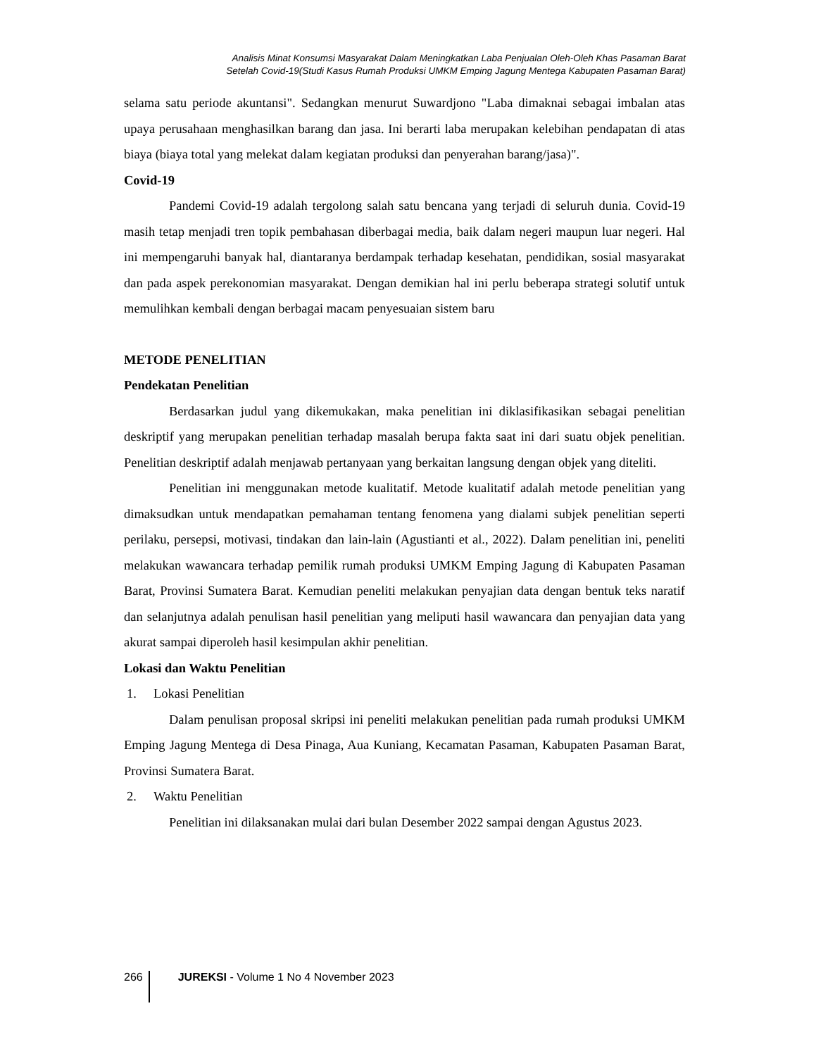Analisis Minat Konsumsi Masyarakat Dalam Meningkatkan Laba Penjualan Oleh-Oleh Khas Pasaman Barat
Setelah Covid-19(Studi Kasus Rumah Produksi UMKM Emping Jagung Mentega Kabupaten Pasaman Barat)
selama satu periode akuntansi". Sedangkan menurut Suwardjono "Laba dimaknai sebagai imbalan atas upaya perusahaan menghasilkan barang dan jasa. Ini berarti laba merupakan kelebihan pendapatan di atas biaya (biaya total yang melekat dalam kegiatan produksi dan penyerahan barang/jasa)".
Covid-19
Pandemi Covid-19 adalah tergolong salah satu bencana yang terjadi di seluruh dunia. Covid-19 masih tetap menjadi tren topik pembahasan diberbagai media, baik dalam negeri maupun luar negeri. Hal ini mempengaruhi banyak hal, diantaranya berdampak terhadap kesehatan, pendidikan, sosial masyarakat dan pada aspek perekonomian masyarakat. Dengan demikian hal ini perlu beberapa strategi solutif untuk memulihkan kembali dengan berbagai macam penyesuaian sistem baru
METODE PENELITIAN
Pendekatan Penelitian
Berdasarkan judul yang dikemukakan, maka penelitian ini diklasifikasikan sebagai penelitian deskriptif yang merupakan penelitian terhadap masalah berupa fakta saat ini dari suatu objek penelitian. Penelitian deskriptif adalah menjawab pertanyaan yang berkaitan langsung dengan objek yang diteliti.
Penelitian ini menggunakan metode kualitatif. Metode kualitatif adalah metode penelitian yang dimaksudkan untuk mendapatkan pemahaman tentang fenomena yang dialami subjek penelitian seperti perilaku, persepsi, motivasi, tindakan dan lain-lain (Agustianti et al., 2022). Dalam penelitian ini, peneliti melakukan wawancara terhadap pemilik rumah produksi UMKM Emping Jagung di Kabupaten Pasaman Barat, Provinsi Sumatera Barat. Kemudian peneliti melakukan penyajian data dengan bentuk teks naratif dan selanjutnya adalah penulisan hasil penelitian yang meliputi hasil wawancara dan penyajian data yang akurat sampai diperoleh hasil kesimpulan akhir penelitian.
Lokasi dan Waktu Penelitian
1. Lokasi Penelitian
Dalam penulisan proposal skripsi ini peneliti melakukan penelitian pada rumah produksi UMKM Emping Jagung Mentega di Desa Pinaga, Aua Kuniang, Kecamatan Pasaman, Kabupaten Pasaman Barat, Provinsi Sumatera Barat.
2. Waktu Penelitian
Penelitian ini dilaksanakan mulai dari bulan Desember 2022 sampai dengan Agustus 2023.
266 JUREKSI - Volume 1 No 4 November 2023